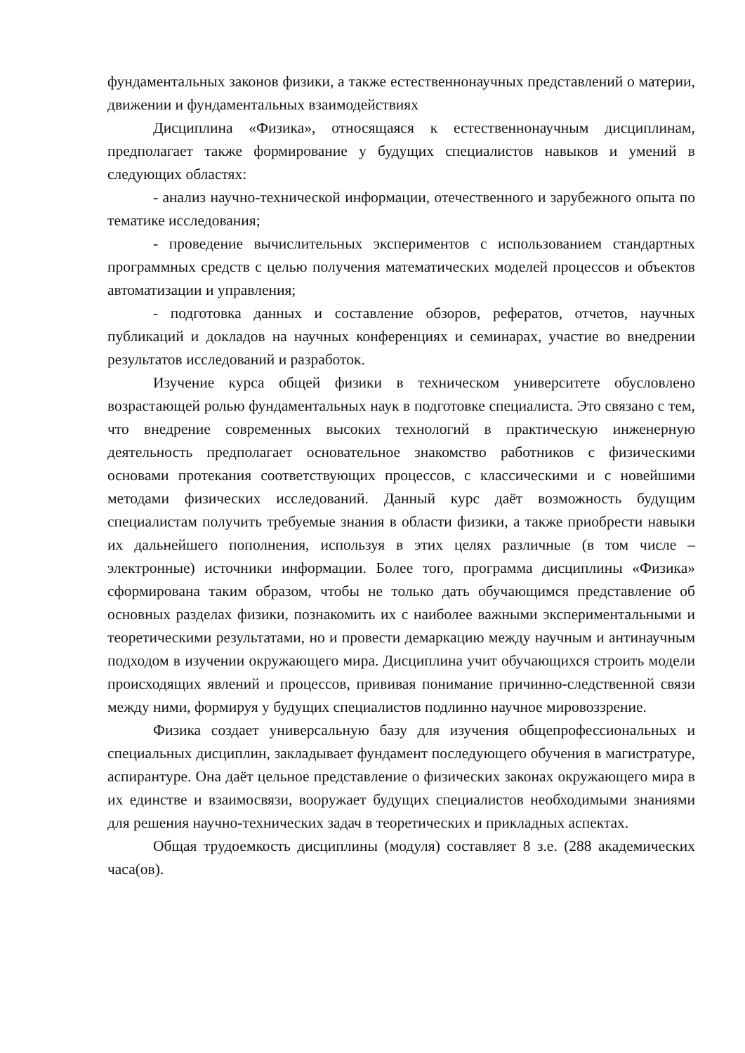фундаментальных законов физики, а также естественнонаучных представлений о материи, движении и фундаментальных взаимодействиях
Дисциплина «Физика», относящаяся к естественнонаучным дисциплинам, предполагает также формирование у будущих специалистов навыков и умений в следующих областях:
- анализ научно-технической информации, отечественного и зарубежного опыта по тематике исследования;
- проведение вычислительных экспериментов с использованием стандартных программных средств с целью получения математических моделей процессов и объектов автоматизации и управления;
- подготовка данных и составление обзоров, рефератов, отчетов, научных публикаций и докладов на научных конференциях и семинарах, участие во внедрении результатов исследований и разработок.
Изучение курса общей физики в техническом университете обусловлено возрастающей ролью фундаментальных наук в подготовке специалиста. Это связано с тем, что внедрение современных высоких технологий в практическую инженерную деятельность предполагает основательное знакомство работников с физическими основами протекания соответствующих процессов, с классическими и с новейшими методами физических исследований. Данный курс даёт возможность будущим специалистам получить требуемые знания в области физики, а также приобрести навыки их дальнейшего пополнения, используя в этих целях различные (в том числе – электронные) источники информации. Более того, программа дисциплины «Физика» сформирована таким образом, чтобы не только дать обучающимся представление об основных разделах физики, познакомить их с наиболее важными экспериментальными и теоретическими результатами, но и провести демаркацию между научным и антинаучным подходом в изучении окружающего мира. Дисциплина учит обучающихся строить модели происходящих явлений и процессов, прививая понимание причинно-следственной связи между ними, формируя у будущих специалистов подлинно научное мировоззрение.
Физика создает универсальную базу для изучения общепрофессиональных и специальных дисциплин, закладывает фундамент последующего обучения в магистратуре, аспирантуре. Она даёт цельное представление о физических законах окружающего мира в их единстве и взаимосвязи, вооружает будущих специалистов необходимыми знаниями для решения научно-технических задач в теоретических и прикладных аспектах.
Общая трудоемкость дисциплины (модуля) составляет 8 з.е. (288 академических часа(ов).